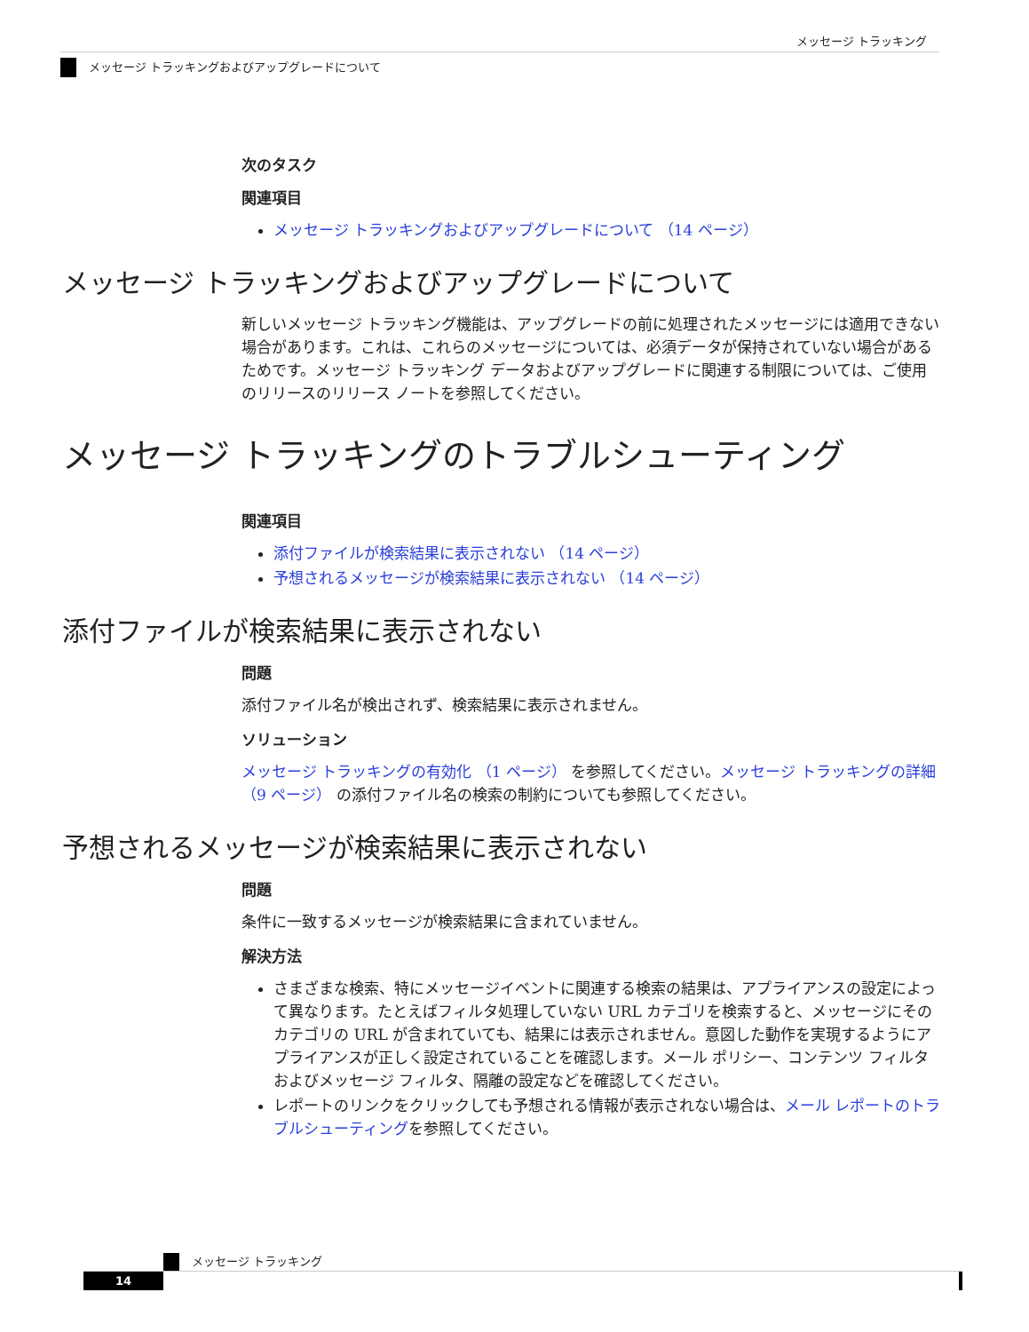メッセージ トラッキング
メッセージ トラッキングおよびアップグレードについて
次のタスク
関連項目
メッセージ トラッキングおよびアップグレードについて （14 ページ）
メッセージ トラッキングおよびアップグレードについて
新しいメッセージ トラッキング機能は、アップグレードの前に処理されたメッセージには適用できない場合があります。これは、これらのメッセージについては、必須データが保持されていない場合があるためです。メッセージ トラッキング データおよびアップグレードに関連する制限については、ご使用のリリースのリリース ノートを参照してください。
メッセージ トラッキングのトラブルシューティング
関連項目
添付ファイルが検索結果に表示されない （14 ページ）
予想されるメッセージが検索結果に表示されない （14 ページ）
添付ファイルが検索結果に表示されない
問題
添付ファイル名が検出されず、検索結果に表示されません。
ソリューション
メッセージ トラッキングの有効化 （1 ページ） を参照してください。メッセージ トラッキングの詳細 （9 ページ） の添付ファイル名の検索の制約についても参照してください。
予想されるメッセージが検索結果に表示されない
問題
条件に一致するメッセージが検索結果に含まれていません。
解決方法
さまざまな検索、特にメッセージイベントに関連する検索の結果は、アプライアンスの設定によって異なります。たとえばフィルタ処理していない URL カテゴリを検索すると、メッセージにそのカテゴリの URL が含まれていても、結果には表示されません。意図した動作を実現するようにアプライアンスが正しく設定されていることを確認します。メール ポリシー、コンテンツ フィルタおよびメッセージ フィルタ、隔離の設定などを確認してください。
レポートのリンクをクリックしても予想される情報が表示されない場合は、メール レポートのトラブルシューティングを参照してください。
メッセージ トラッキング
14